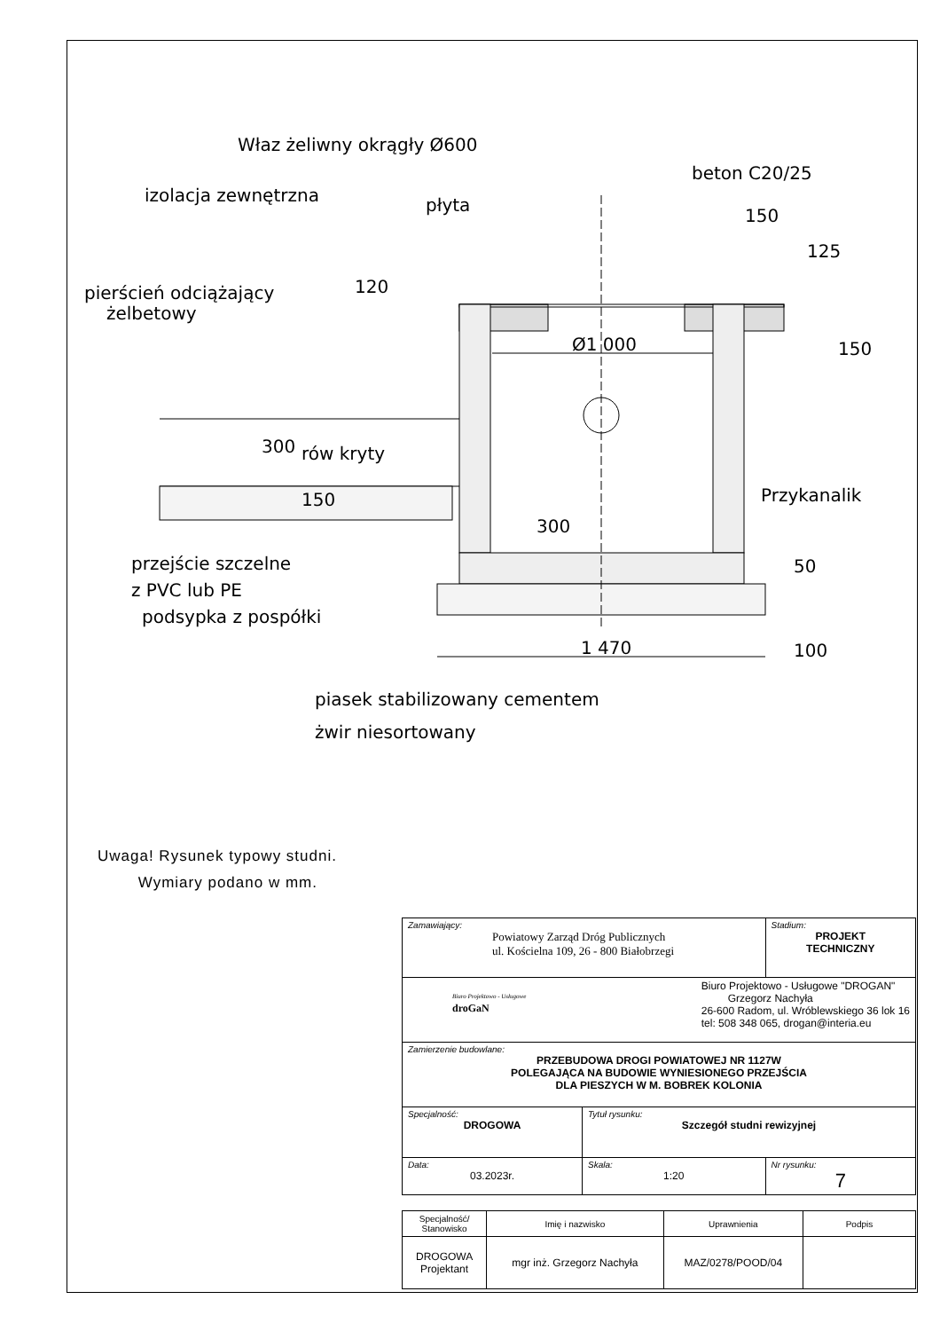Właz żeliwny okrągły Ø600
beton C20/25
izolacja zewnętrzna
płyta
pierścień odciążający
żelbetowy
Ø1 000
rów kryty
Przykanalik
przejście szczelne
z PVC lub PE
podsypka z pospółki
1 470
piasek stabilizowany cementem
żwir niesortowany
150
125
120
150
300
150
300
50
100
Uwaga! Rysunek typowy studni.
Wymiary podano w mm.
| Zamawiający: Powiatowy Zarząd Dróg Publicznych ul. Kościelna 109, 26 - 800 Białobrzegi | | Stadium: PROJEKT TECHNICZNY |
| Biuro Projektowo - Usługowe droGaN Biuro Projektowo - Usługowe "DROGAN" Grzegorz Nachyła 26-600 Radom, ul. Wróblewskiego 36 lok 16 tel: 508 348 065, drogan@interia.eu | | |
| Zamierzenie budowlane: PRZEBUDOWA DROGI POWIATOWEJ NR 1127W POLEGAJĄCA NA BUDOWIE WYNIESIONEGO PRZEJŚCIA DLA PIESZYCH W M. BOBREK KOLONIA | | |
| Specjalność: DROGOWA | Tytuł rysunku: Szczegół studni rewizyjnej | |
| Data: 03.2023r. | Skala: 1:20 | Nr rysunku: 7 |
| Specjalność/ Stanowisko | Imię i nazwisko | Uprawnienia | Podpis |
| DROGOWA Projektant | mgr inż. Grzegorz Nachyła | MAZ/0278/POOD/04 | |